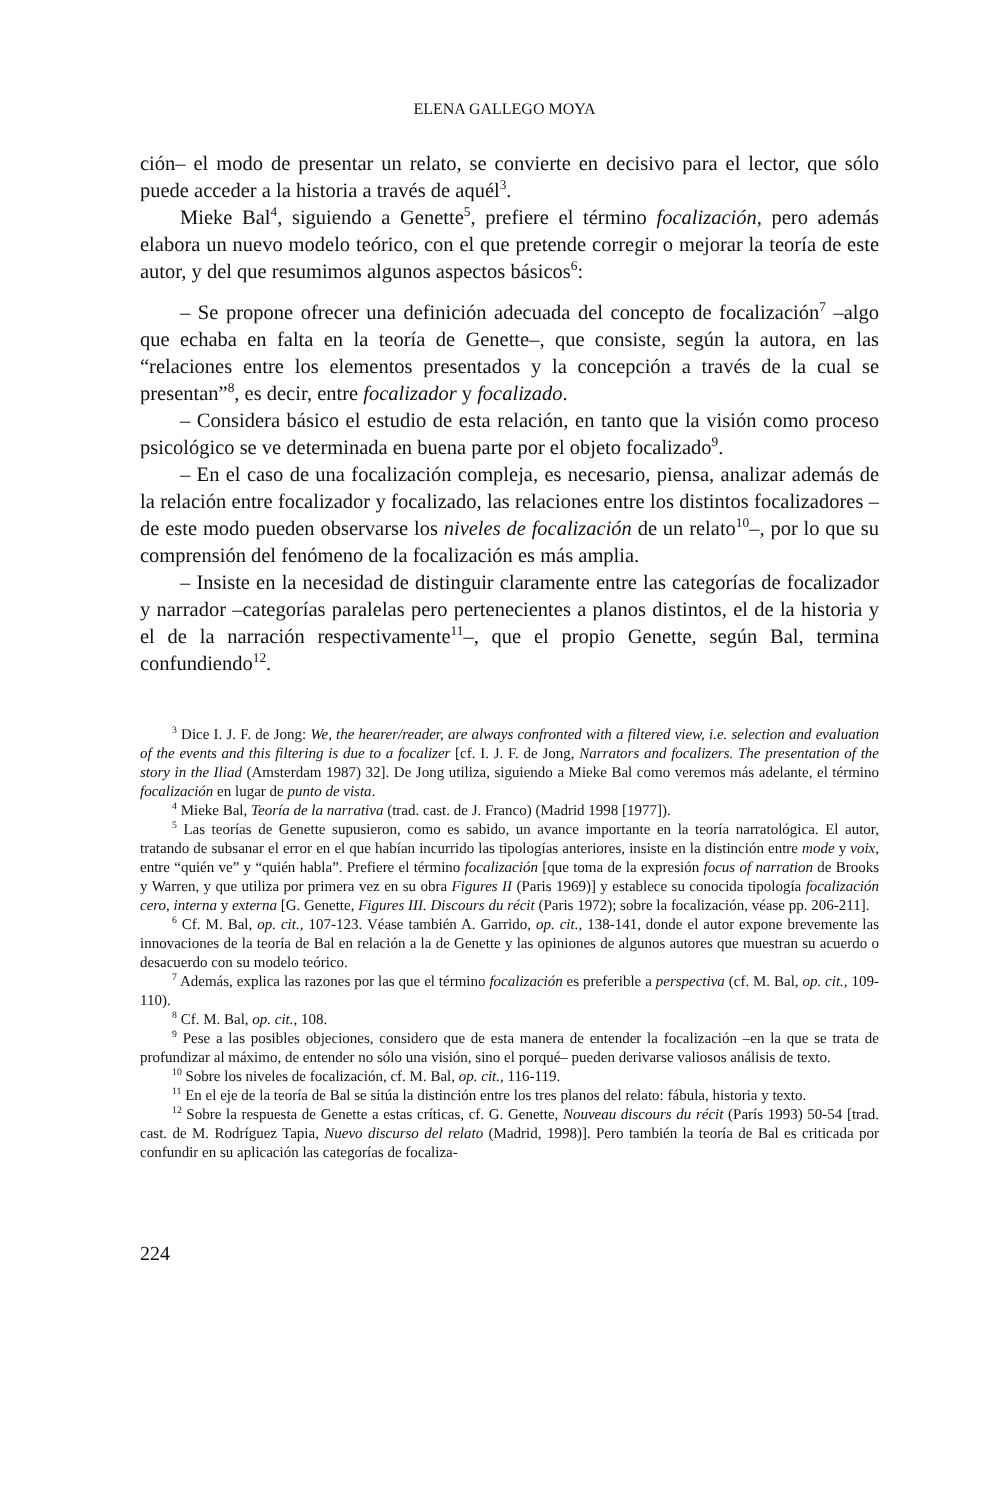ELENA GALLEGO MOYA
ción– el modo de presentar un relato, se convierte en decisivo para el lector, que sólo puede acceder a la historia a través de aquél<sup>3</sup>.
Mieke Bal<sup>4</sup>, siguiendo a Genette<sup>5</sup>, prefiere el término focalización, pero además elabora un nuevo modelo teórico, con el que pretende corregir o mejorar la teoría de este autor, y del que resumimos algunos aspectos básicos<sup>6</sup>:
– Se propone ofrecer una definición adecuada del concepto de focalización<sup>7</sup> –algo que echaba en falta en la teoría de Genette–, que consiste, según la autora, en las “relaciones entre los elementos presentados y la concepción a través de la cual se presentan”<sup>8</sup>, es decir, entre focalizador y focalizado.
– Considera básico el estudio de esta relación, en tanto que la visión como proceso psicológico se ve determinada en buena parte por el objeto focalizado<sup>9</sup>.
– En el caso de una focalización compleja, es necesario, piensa, analizar además de la relación entre focalizador y focalizado, las relaciones entre los distintos focalizadores –de este modo pueden observarse los niveles de focalización de un relato<sup>10</sup>–, por lo que su comprensión del fenómeno de la focalización es más amplia.
– Insiste en la necesidad de distinguir claramente entre las categorías de focalizador y narrador –categorías paralelas pero pertenecientes a planos distintos, el de la historia y el de la narración respectivamente<sup>11</sup>–, que el propio Genette, según Bal, termina confundiendo<sup>12</sup>.
<sup>3</sup> Dice I. J. F. de Jong: We, the hearer/reader, are always confronted with a filtered view, i.e. selection and evaluation of the events and this filtering is due to a focalizer [cf. I. J. F. de Jong, Narrators and focalizers. The presentation of the story in the Iliad (Amsterdam 1987) 32]. De Jong utiliza, siguiendo a Mieke Bal como veremos más adelante, el término focalización en lugar de punto de vista.
<sup>4</sup> Mieke Bal, Teoría de la narrativa (trad. cast. de J. Franco) (Madrid 1998 [1977]).
<sup>5</sup> Las teorías de Genette supusieron, como es sabido, un avance importante en la teoría narratológica. El autor, tratando de subsanar el error en el que habían incurrido las tipologías anteriores, insiste en la distinción entre mode y voix, entre “quién ve” y “quién habla”. Prefiere el término focalización [que toma de la expresión focus of narration de Brooks y Warren, y que utiliza por primera vez en su obra Figures II (Paris 1969)] y establece su conocida tipología focalización cero, interna y externa [G. Genette, Figures III. Discours du récit (Paris 1972); sobre la focalización, véase pp. 206-211].
<sup>6</sup> Cf. M. Bal, op. cit., 107-123. Véase también A. Garrido, op. cit., 138-141, donde el autor expone brevemente las innovaciones de la teoría de Bal en relación a la de Genette y las opiniones de algunos autores que muestran su acuerdo o desacuerdo con su modelo teórico.
<sup>7</sup> Además, explica las razones por las que el término focalización es preferible a perspectiva (cf. M. Bal, op. cit., 109-110).
<sup>8</sup> Cf. M. Bal, op. cit., 108.
<sup>9</sup> Pese a las posibles objeciones, considero que de esta manera de entender la focalización –en la que se trata de profundizar al máximo, de entender no sólo una visión, sino el porqué– pueden derivarse valiosos análisis de texto.
<sup>10</sup> Sobre los niveles de focalización, cf. M. Bal, op. cit., 116-119.
<sup>11</sup> En el eje de la teoría de Bal se sitúa la distinción entre los tres planos del relato: fábula, historia y texto.
<sup>12</sup> Sobre la respuesta de Genette a estas críticas, cf. G. Genette, Nouveau discours du récit (París 1993) 50-54 [trad. cast. de M. Rodríguez Tapia, Nuevo discurso del relato (Madrid, 1998)]. Pero también la teoría de Bal es criticada por confundir en su aplicación las categorías de focaliza-
224